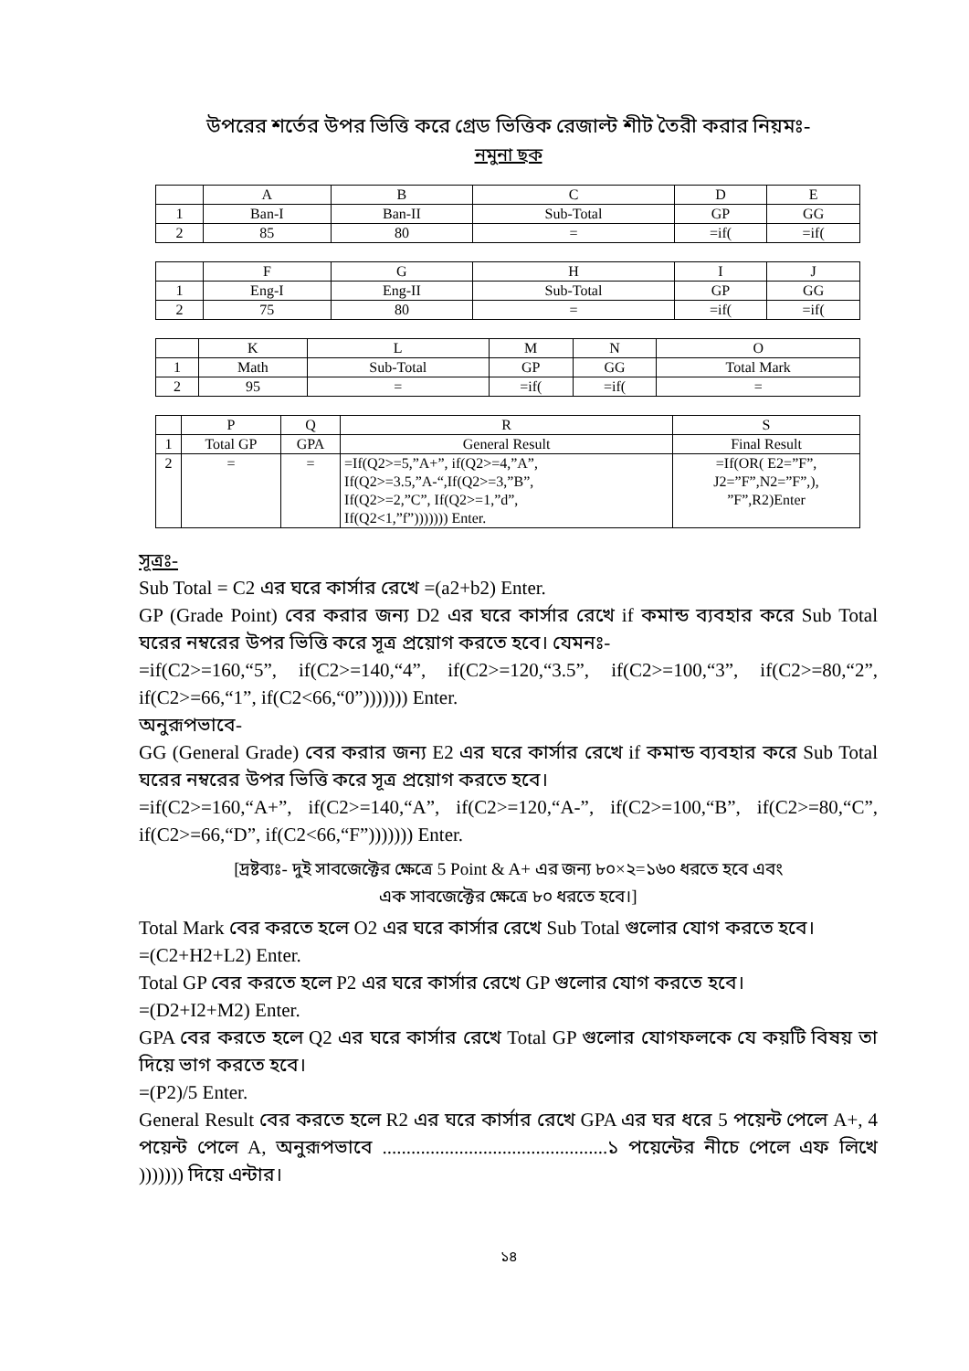উপরের শর্তের উপর ভিত্তি করে গ্রেড ভিত্তিক রেজাল্ট শীট তৈরী করার নিয়মঃ-
নমুনা ছক
| | A | B | C | D | E |
| 1 | Ban-I | Ban-II | Sub-Total | GP | GG |
| 2 | 85 | 80 | = | =if( | =if( |
| | F | G | H | I | J |
| 1 | Eng-I | Eng-II | Sub-Total | GP | GG |
| 2 | 75 | 80 | = | =if( | =if( |
| | K | L | M | N | O |
| 1 | Math | Sub-Total | GP | GG | Total Mark |
| 2 | 95 | = | =if( | =if( | = |
| | P | Q | R | S |
| 1 | Total GP | GPA | General Result | Final Result |
| 2 | = | = | =If(Q2>=5,”A+”, if(Q2>=4,”A”, If(Q2>=3.5,”A-“,If(Q2>=3,”B”, If(Q2>=2,”C”, If(Q2>=1,”d”, If(Q2<1,”f”))))))) Enter. | =If(OR( E2=”F”, J2=”F”,N2=”F”,), ”F”,R2)Enter |
সূত্রঃ-
Sub Total = C2 এর ঘরে কার্সার রেখে =(a2+b2) Enter.
GP (Grade Point) বের করার জন্য D2 এর ঘরে কার্সার রেখে if কমান্ড ব্যবহার করে Sub Total ঘরের নম্বরের উপর ভিত্তি করে সূত্র প্রয়োগ করতে হবে। যেমনঃ-
=if(C2>=160,“5”, if(C2>=140,“4”, if(C2>=120,“3.5”, if(C2>=100,“3”, if(C2>=80,“2”, if(C2>=66,“1”, if(C2<66,“0”))))))) Enter.
অনুরূপভাবে-
GG (General Grade) বের করার জন্য E2 এর ঘরে কার্সার রেখে if কমান্ড ব্যবহার করে Sub Total ঘরের নম্বরের উপর ভিত্তি করে সূত্র প্রয়োগ করতে হবে।
=if(C2>=160,“A+”, if(C2>=140,“A”, if(C2>=120,“A-”, if(C2>=100,“B”, if(C2>=80,“C”, if(C2>=66,“D”, if(C2<66,“F”))))))) Enter.
[দ্রষ্টব্যঃ- দুই সাবজেক্টের ক্ষেত্রে 5 Point & A+ এর জন্য ৮০×২=১৬০ ধরতে হবে এবং
এক সাবজেক্টের ক্ষেত্রে ৮০ ধরতে হবে।]
Total Mark বের করতে হলে O2 এর ঘরে কার্সার রেখে Sub Total গুলোর যোগ করতে হবে।
=(C2+H2+L2) Enter.
Total GP বের করতে হলে P2 এর ঘরে কার্সার রেখে GP গুলোর যোগ করতে হবে।
=(D2+I2+M2) Enter.
GPA বের করতে হলে Q2 এর ঘরে কার্সার রেখে Total GP গুলোর যোগফলকে যে কয়টি বিষয় তা দিয়ে ভাগ করতে হবে।
=(P2)/5 Enter.
General Result বের করতে হলে R2 এর ঘরে কার্সার রেখে GPA এর ঘর ধরে 5 পয়েন্ট পেলে A+, 4 পয়েন্ট পেলে A, অনুরূপভাবে ...............................................১ পয়েন্টের নীচে পেলে এফ লিখে ))))))) দিয়ে এন্টার।
১৪